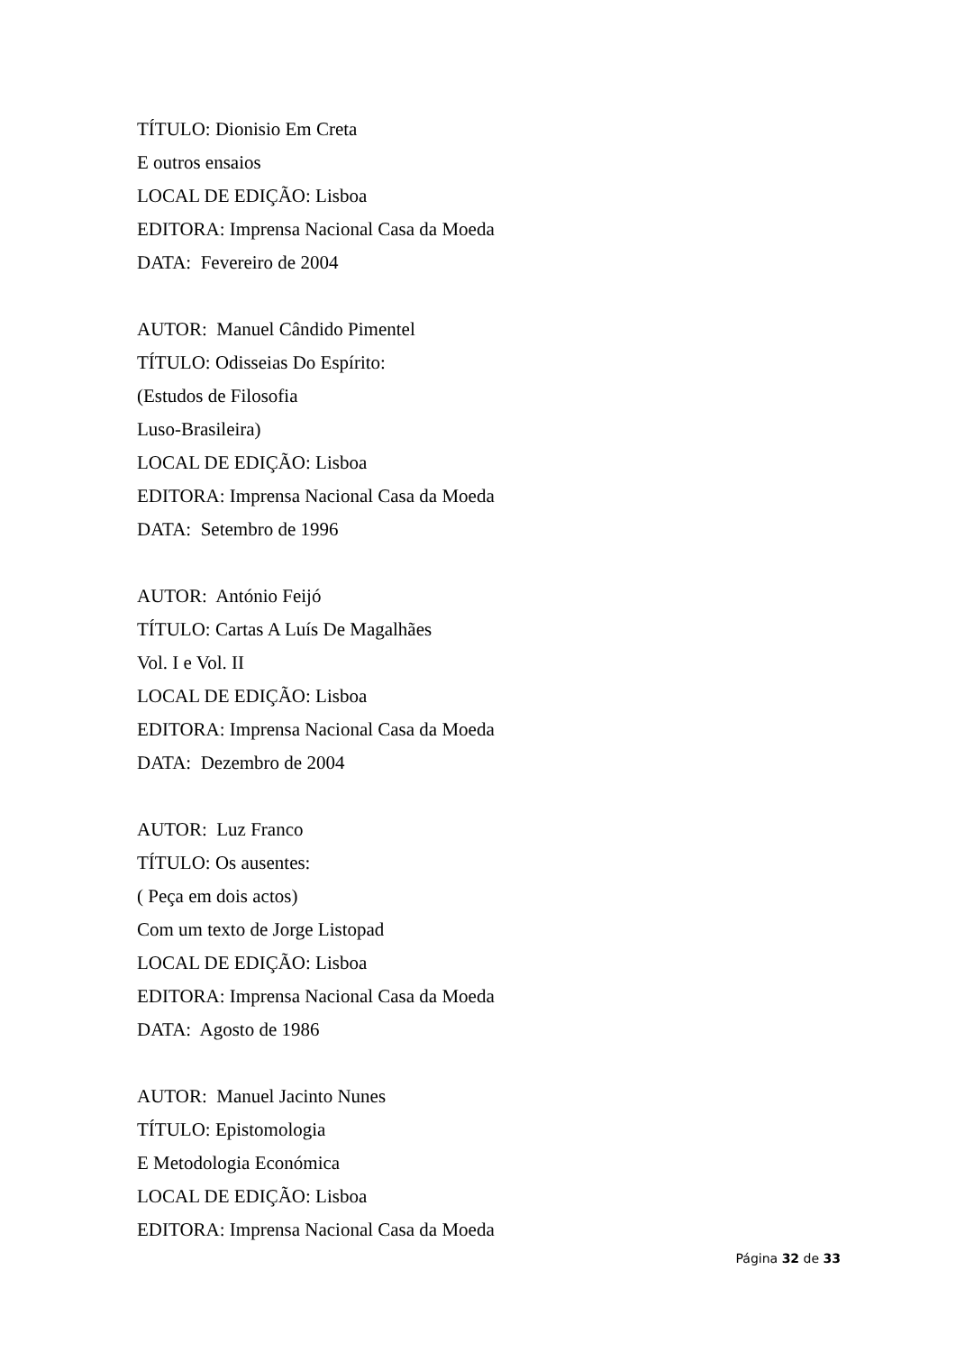TÍTULO: Dionisio Em Creta
E outros ensaios
LOCAL DE EDIÇÃO: Lisboa
EDITORA: Imprensa Nacional Casa da Moeda
DATA: Fevereiro de 2004
AUTOR: Manuel Cândido Pimentel
TÍTULO: Odisseias Do Espírito:
(Estudos de Filosofia
Luso-Brasileira)
LOCAL DE EDIÇÃO: Lisboa
EDITORA: Imprensa Nacional Casa da Moeda
DATA: Setembro de 1996
AUTOR: António Feijó
TÍTULO: Cartas A Luís De Magalhães
Vol. I e Vol. II
LOCAL DE EDIÇÃO: Lisboa
EDITORA: Imprensa Nacional Casa da Moeda
DATA: Dezembro de 2004
AUTOR: Luz Franco
TÍTULO: Os ausentes:
( Peça em dois actos)
Com um texto de Jorge Listopad
LOCAL DE EDIÇÃO: Lisboa
EDITORA: Imprensa Nacional Casa da Moeda
DATA: Agosto de 1986
AUTOR: Manuel Jacinto Nunes
TÍTULO: Epistomologia
E Metodologia Económica
LOCAL DE EDIÇÃO: Lisboa
EDITORA: Imprensa Nacional Casa da Moeda
Página 32 de 33